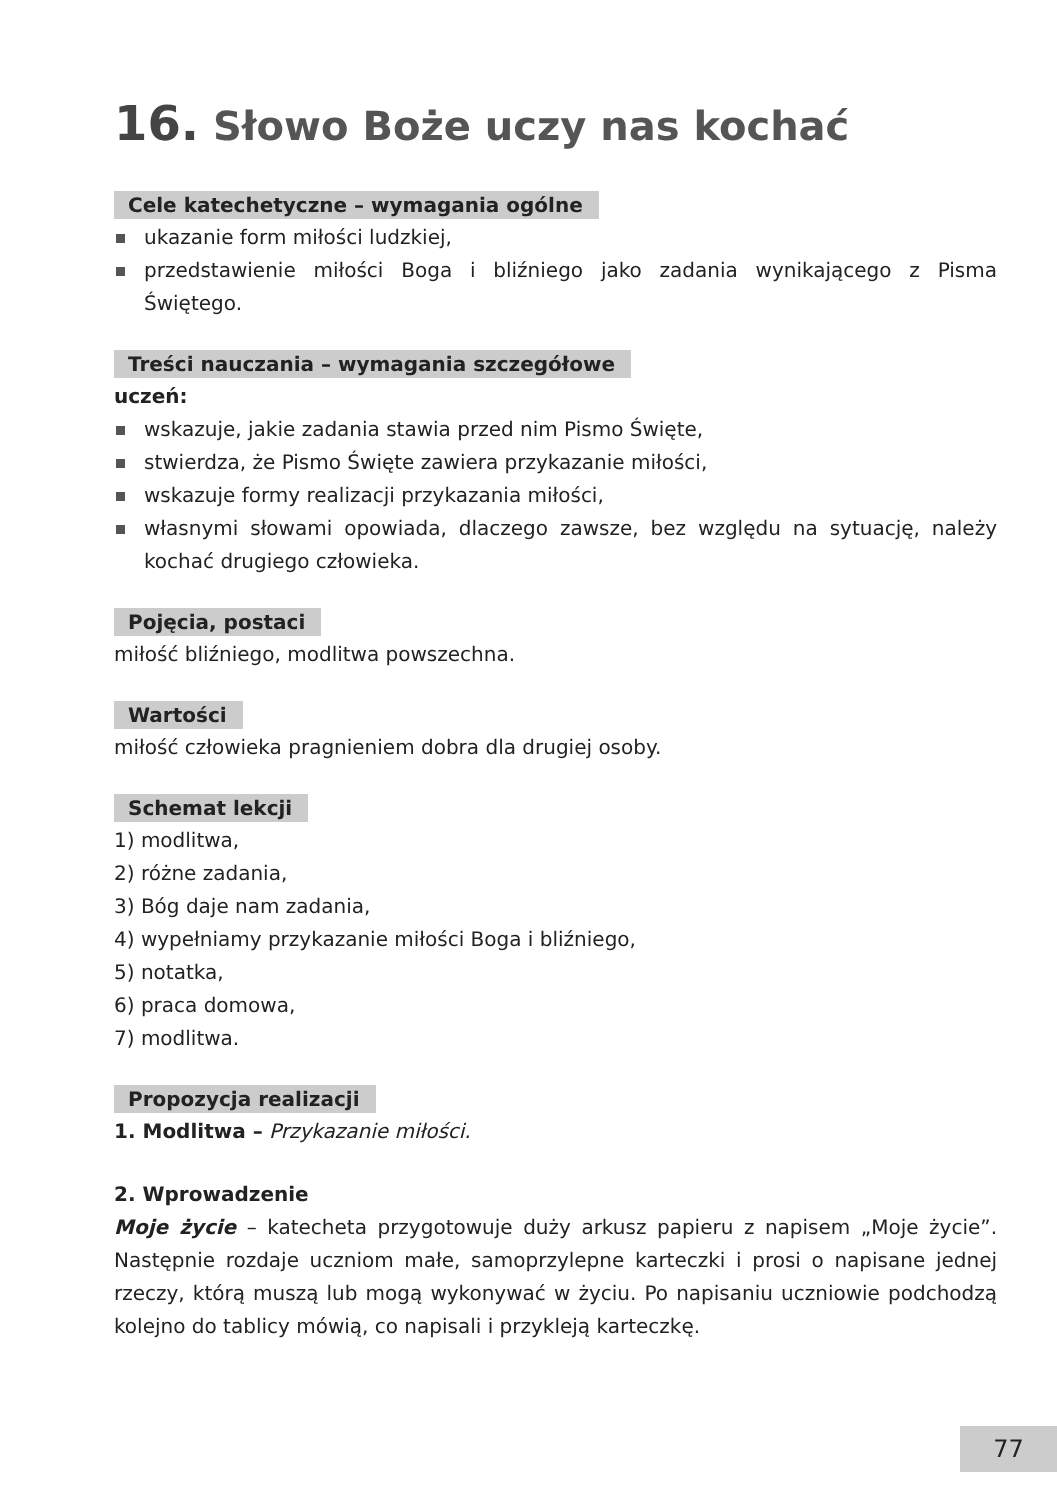16. Słowo Boże uczy nas kochać
Cele katechetyczne – wymagania ogólne
ukazanie form miłości ludzkiej,
przedstawienie miłości Boga i bliźniego jako zadania wynikającego z Pisma Świętego.
Treści nauczania – wymagania szczegółowe
uczeń:
wskazuje, jakie zadania stawia przed nim Pismo Święte,
stwierdza, że Pismo Święte zawiera przykazanie miłości,
wskazuje formy realizacji przykazania miłości,
własnymi słowami opowiada, dlaczego zawsze, bez względu na sytuację, należy kochać drugiego człowieka.
Pojęcia, postaci
miłość bliźniego, modlitwa powszechna.
Wartości
miłość człowieka pragnieniem dobra dla drugiej osoby.
Schemat lekcji
1) modlitwa,
2) różne zadania,
3) Bóg daje nam zadania,
4) wypełniamy przykazanie miłości Boga i bliźniego,
5) notatka,
6) praca domowa,
7) modlitwa.
Propozycja realizacji
1. Modlitwa – Przykazanie miłości.
2. Wprowadzenie
Moje życie – katecheta przygotowuje duży arkusz papieru z napisem „Moje życie”. Następnie rozdaje uczniom małe, samoprzylepne karteczki i prosi o napisane jednej rzeczy, którą muszą lub mogą wykonywać w życiu. Po napisaniu uczniowie podchodzą kolejno do tablicy mówią, co napisali i przykleją karteczkę.
77